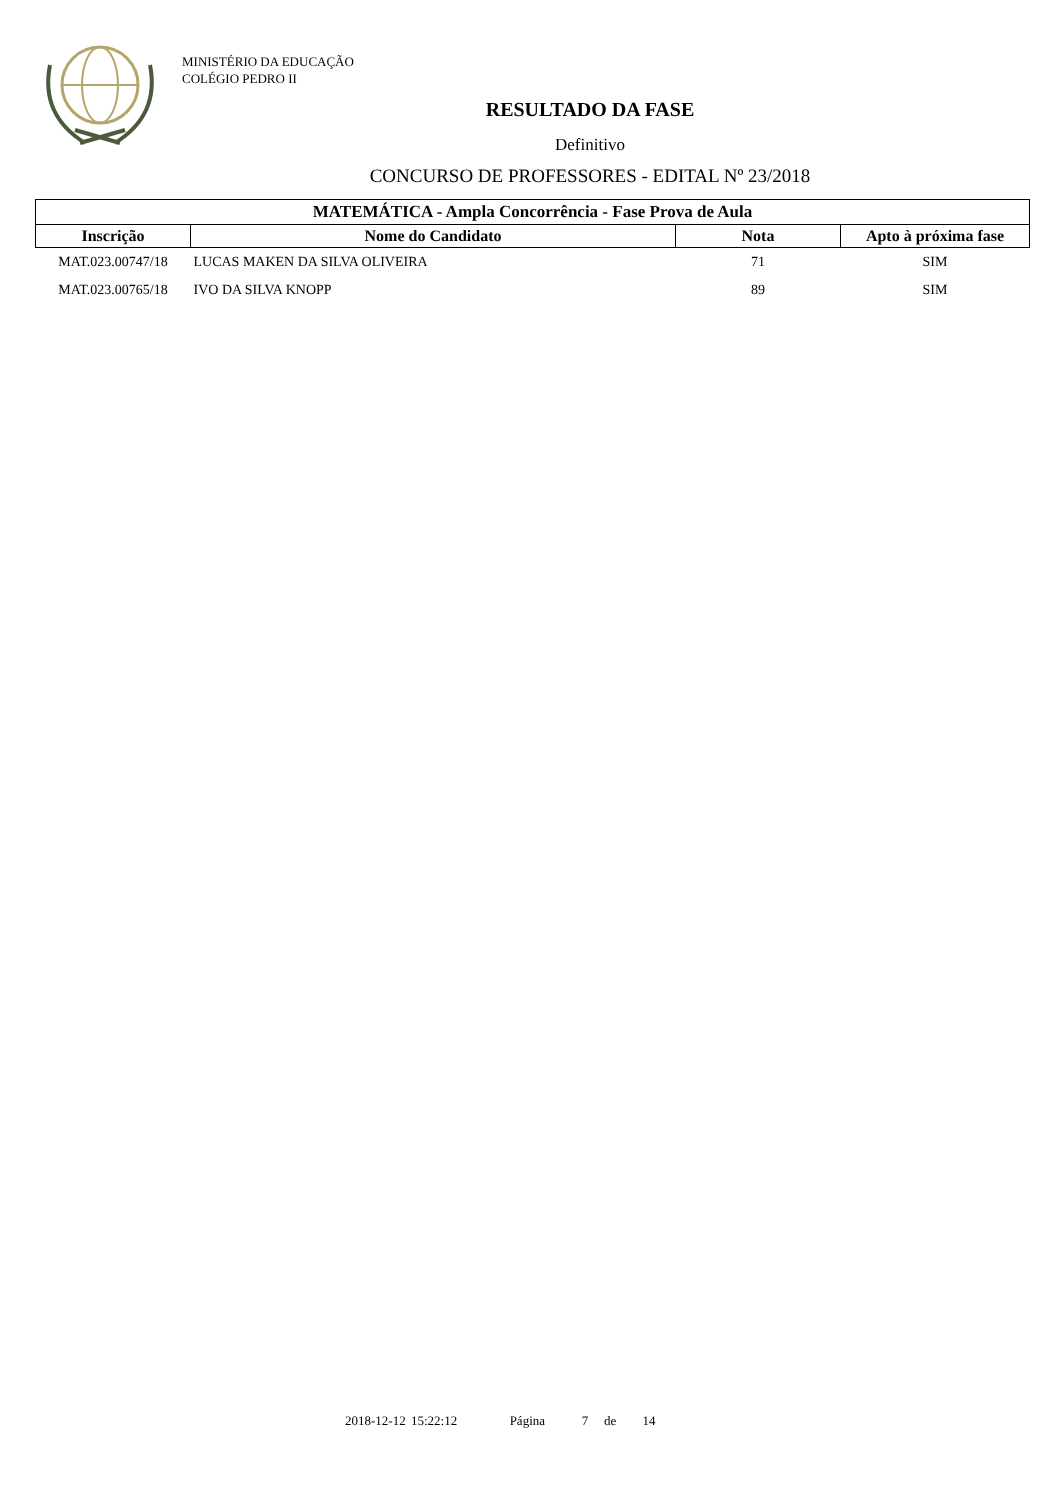MINISTÉRIO DA EDUCAÇÃO
COLÉGIO PEDRO II
RESULTADO DA FASE
Definitivo
CONCURSO DE PROFESSORES - EDITAL Nº 23/2018
| MATEMÁTICA - Ampla Concorrência - Fase Prova de Aula | | | |
| --- | --- | --- | --- |
| Inscrição | Nome do Candidato | Nota | Apto à próxima fase |
| MAT.023.00747/18 | LUCAS MAKEN DA SILVA OLIVEIRA | 71 | SIM |
| MAT.023.00765/18 | IVO DA SILVA KNOPP | 89 | SIM |
2018-12-12 15:22:12 Página 7 de 14